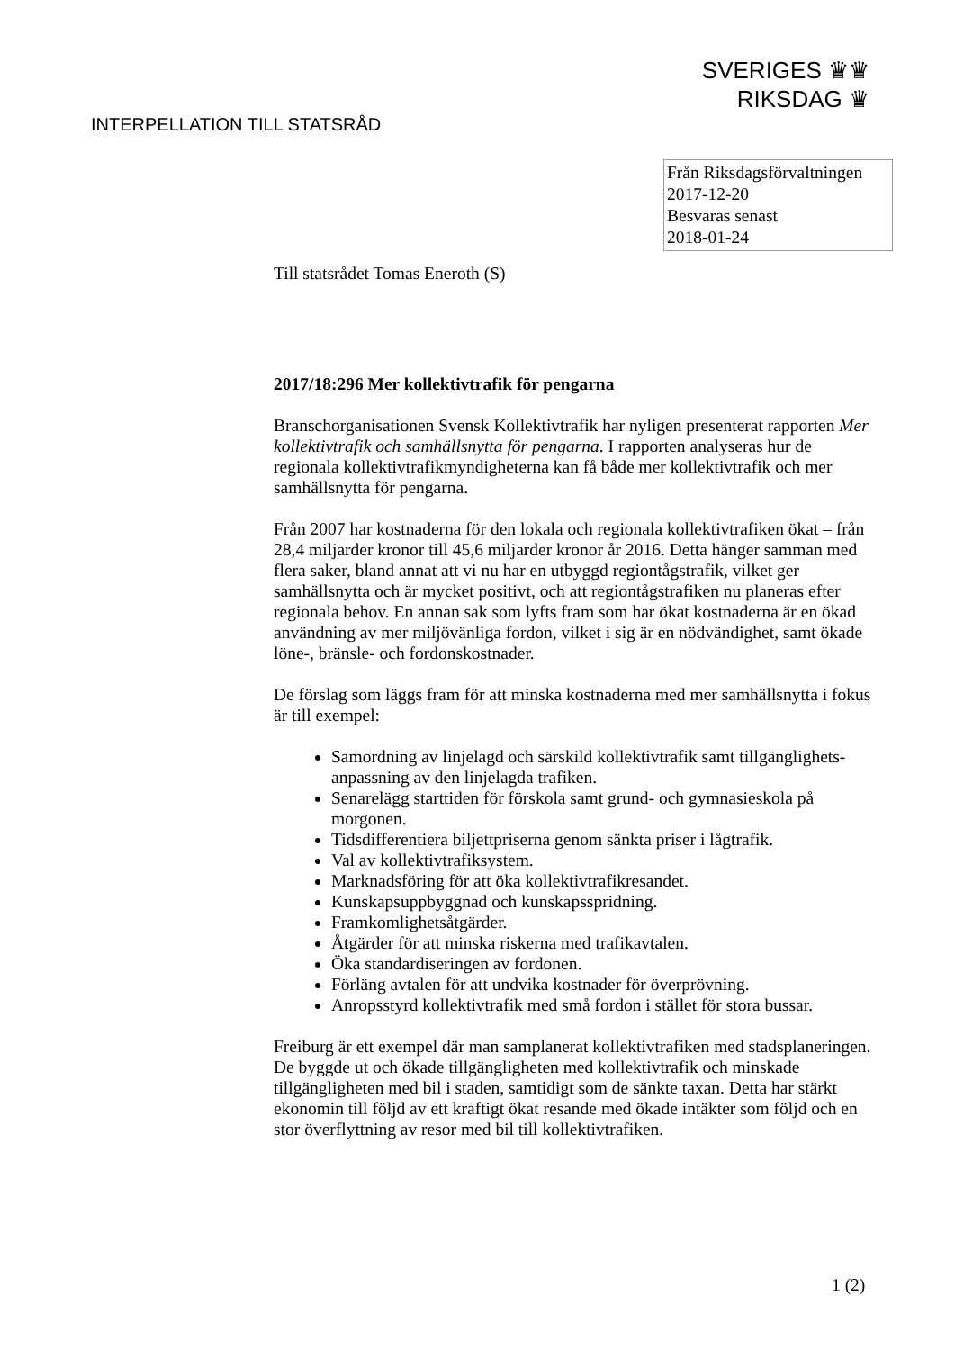SVERIGES ♛♛
RIKSDAG ♛
INTERPELLATION TILL STATSRÅD
Från Riksdagsförvaltningen
2017-12-20
Besvaras senast
2018-01-24
Till statsrådet Tomas Eneroth (S)
2017/18:296 Mer kollektivtrafik för pengarna
Branschorganisationen Svensk Kollektivtrafik har nyligen presenterat rapporten Mer kollektivtrafik och samhällsnytta för pengarna. I rapporten analyseras hur de regionala kollektivtrafikmyndigheterna kan få både mer kollektivtrafik och mer samhällsnytta för pengarna.
Från 2007 har kostnaderna för den lokala och regionala kollektivtrafiken ökat – från 28,4 miljarder kronor till 45,6 miljarder kronor år 2016. Detta hänger samman med flera saker, bland annat att vi nu har en utbyggd regiontågstrafik, vilket ger samhällsnytta och är mycket positivt, och att regiontågstrafiken nu planeras efter regionala behov. En annan sak som lyfts fram som har ökat kostnaderna är en ökad användning av mer miljövänliga fordon, vilket i sig är en nödvändighet, samt ökade löne-, bränsle- och fordonskostnader.
De förslag som läggs fram för att minska kostnaderna med mer samhällsnytta i fokus är till exempel:
Samordning av linjelagd och särskild kollektivtrafik samt tillgänglighets-anpassning av den linjelagda trafiken.
Senarelägg starttiden för förskola samt grund- och gymnasieskola på morgonen.
Tidsdifferentiera biljettpriserna genom sänkta priser i lågtrafik.
Val av kollektivtrafiksystem.
Marknadsföring för att öka kollektivtrafikresandet.
Kunskapsuppbyggnad och kunskapsspridning.
Framkomlighetsåtgärder.
Åtgärder för att minska riskerna med trafikavtalen.
Öka standardiseringen av fordonen.
Förläng avtalen för att undvika kostnader för överprövning.
Anropsstyrd kollektivtrafik med små fordon i stället för stora bussar.
Freiburg är ett exempel där man samplanerat kollektivtrafiken med stadsplaneringen. De byggde ut och ökade tillgängligheten med kollektivtrafik och minskade tillgängligheten med bil i staden, samtidigt som de sänkte taxan. Detta har stärkt ekonomin till följd av ett kraftigt ökat resande med ökade intäkter som följd och en stor överflyttning av resor med bil till kollektivtrafiken.
1 (2)